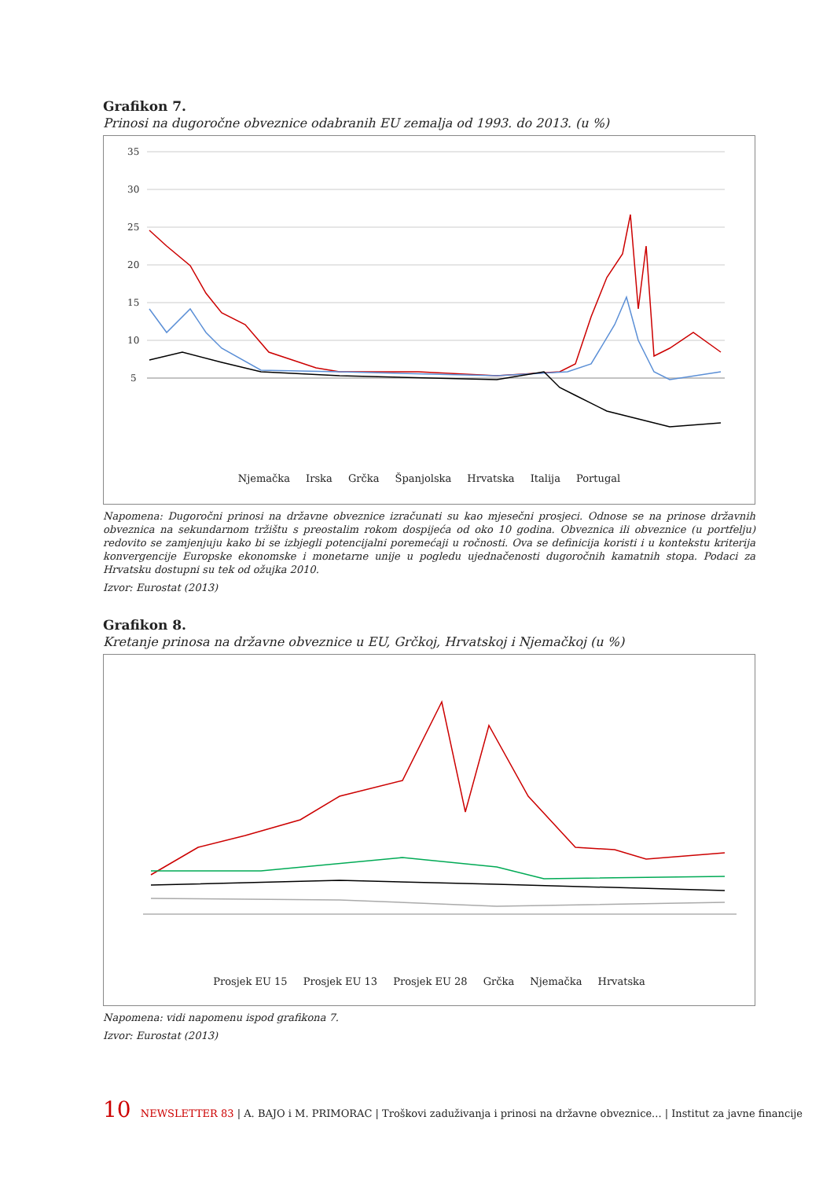Grafikon 7.
Prinosi na dugoročne obveznice odabranih EU zemalja od 1993. do 2013. (u %)
35
30
25
20
15
10
5
Njemačka Irska Grčka Španjolska Hrvatska Italija Portugal
Napomena: Dugoročni prinosi na državne obveznice izračunati su kao mjesečni prosjeci. Odnose se na prinose državnih obveznica na sekundarnom tržištu s preostalim rokom dospijeća od oko 10 godina. Obveznica ili obveznice (u portfelju) redovito se zamjenjuju kako bi se izbjegli potencijalni poremećaji u ročnosti. Ova se definicija koristi i u kontekstu kriterija konvergencije Europske ekonomske i monetarne unije u pogledu ujednačenosti dugoročnih kamatnih stopa. Podaci za Hrvatsku dostupni su tek od ožujka 2010.
Izvor: Eurostat (2013)
Grafikon 8.
Kretanje prinosa na državne obveznice u EU, Grčkoj, Hrvatskoj i Njemačkoj (u %)
Prosjek EU 15 Prosjek EU 13 Prosjek EU 28 Grčka Njemačka Hrvatska
Napomena: vidi napomenu ispod grafikona 7.
Izvor: Eurostat (2013)
10 NEWSLETTER 83 | A. BAJO i M. PRIMORAC | Troškovi zaduživanja i prinosi na državne obveznice... | Institut za javne financije